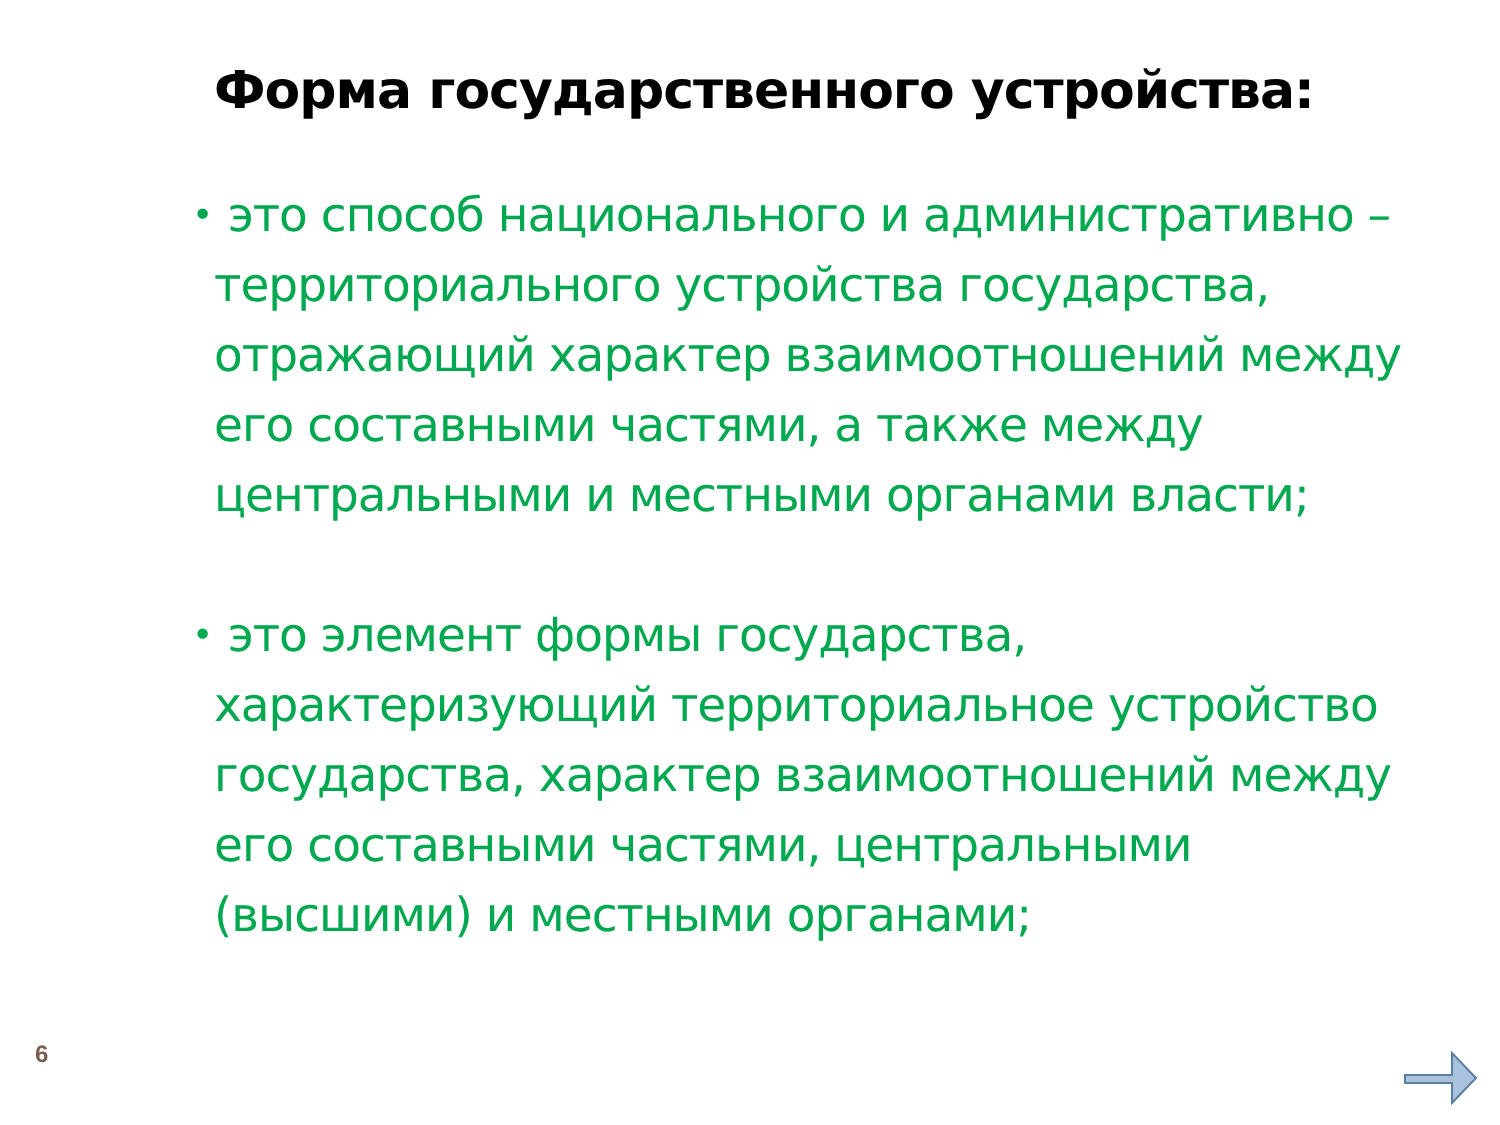Форма государственного устройства:
• это способ национального и административно – территориального устройства государства, отражающий характер взаимоотношений между его составными частями, а также между центральными и местными органами власти;
• это элемент формы государства, характеризующий территориальное устройство государства, характер взаимоотношений между его составными частями, центральными (высшими) и местными органами;
6